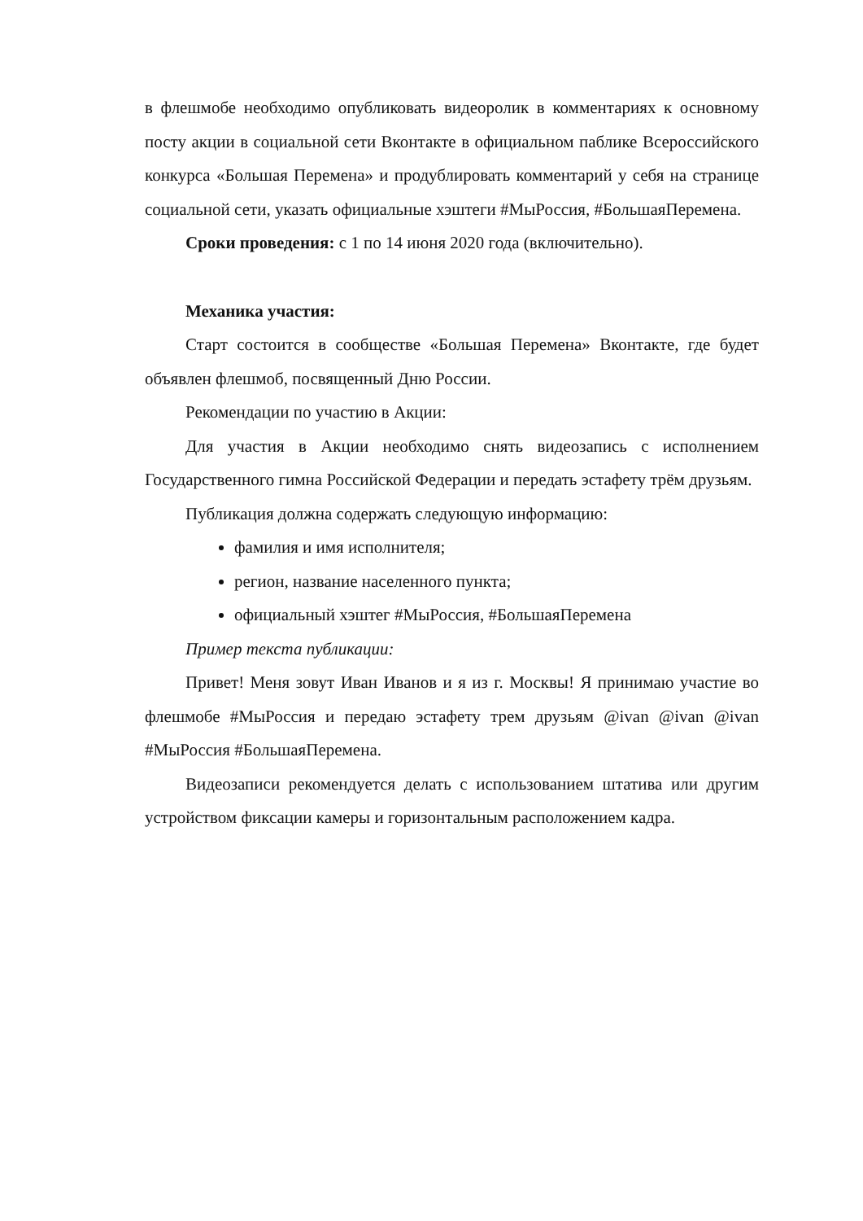в флешмобе необходимо опубликовать видеоролик в комментариях к основному посту акции в социальной сети Вконтакте в официальном паблике Всероссийского конкурса «Большая Перемена» и продублировать комментарий у себя на странице социальной сети, указать официальные хэштеги #МыРоссия, #БольшаяПеремена.
Сроки проведения: с 1 по 14 июня 2020 года (включительно).
Механика участия:
Старт состоится в сообществе «Большая Перемена» Вконтакте, где будет объявлен флешмоб, посвященный Дню России.
Рекомендации по участию в Акции:
Для участия в Акции необходимо снять видеозапись с исполнением Государственного гимна Российской Федерации и передать эстафету трём друзьям.
Публикация должна содержать следующую информацию:
фамилия и имя исполнителя;
регион, название населенного пункта;
официальный хэштег #МыРоссия, #БольшаяПеремена
Пример текста публикации:
Привет! Меня зовут Иван Иванов и я из г. Москвы! Я принимаю участие во флешмобе #МыРоссия и передаю эстафету трем друзьям @ivan @ivan @ivan #МыРоссия #БольшаяПеремена.
Видеозаписи рекомендуется делать с использованием штатива или другим устройством фиксации камеры и горизонтальным расположением кадра.